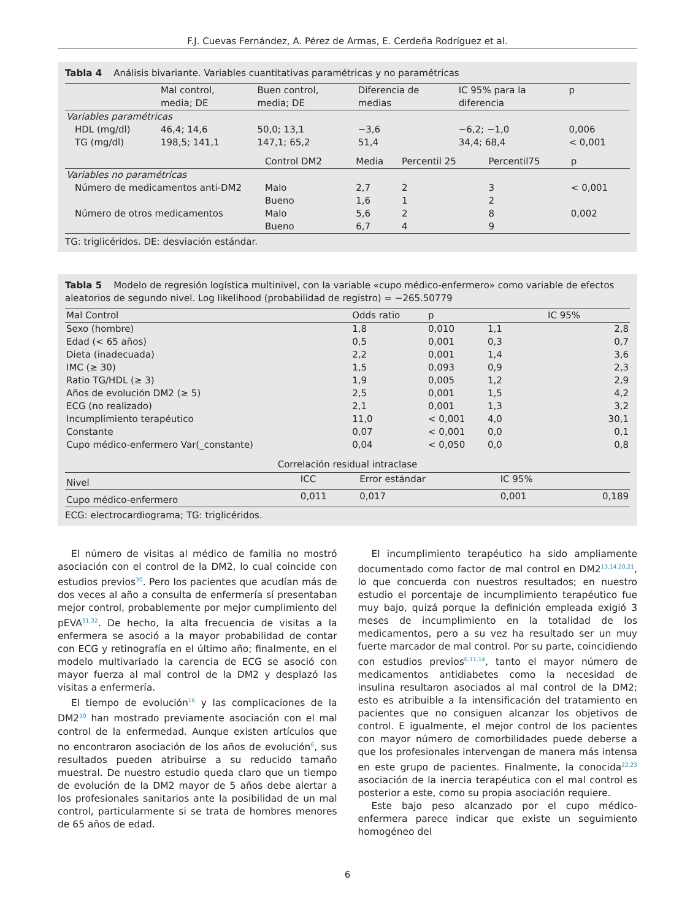F.J. Cuevas Fernández, A. Pérez de Armas, E. Cerdeña Rodríguez et al.
Tabla 4 Análisis bivariante. Variables cuantitativas paramétricas y no paramétricas
| | Mal control, media; DE | Buen control, media; DE | Diferencia de medias | IC 95% para la diferencia | p |
| --- | --- | --- | --- | --- | --- |
| Variables paramétricas | | | | | |
| HDL (mg/dl) | 46,4; 14,6 | 50,0; 13,1 | −3,6 | −6,2; −1,0 | 0,006 |
| TG (mg/dl) | 198,5; 141,1 | 147,1; 65,2 | 51,4 | 34,4; 68,4 | < 0,001 |
| | Control DM2 | Media | Percentil 25 | Percentil75 | p |
| --- | --- | --- | --- | --- | --- |
| Variables no paramétricas | | | | | |
| Número de medicamentos anti-DM2 | Malo | 2,7 | 2 | 3 | < 0,001 |
| | Bueno | 1,6 | 1 | 2 | |
| Número de otros medicamentos | Malo | 5,6 | 2 | 8 | 0,002 |
| | Bueno | 6,7 | 4 | 9 | |
TG: triglicéridos. DE: desviación estándar.
Tabla 5 Modelo de regresión logística multinivel, con la variable «cupo médico-enfermero» como variable de efectos aleatorios de segundo nivel. Log likelihood (probabilidad de registro) = −265.50779
| Mal Control | Odds ratio | p | IC 95% | |
| --- | --- | --- | --- | --- |
| Sexo (hombre) | 1,8 | 0,010 | 1,1 | 2,8 |
| Edad (< 65 años) | 0,5 | 0,001 | 0,3 | 0,7 |
| Dieta (inadecuada) | 2,2 | 0,001 | 1,4 | 3,6 |
| IMC (≥ 30) | 1,5 | 0,093 | 0,9 | 2,3 |
| Ratio TG/HDL (≥ 3) | 1,9 | 0,005 | 1,2 | 2,9 |
| Años de evolución DM2 (≥ 5) | 2,5 | 0,001 | 1,5 | 4,2 |
| ECG (no realizado) | 2,1 | 0,001 | 1,3 | 3,2 |
| Incumplimiento terapéutico | 11,0 | < 0,001 | 4,0 | 30,1 |
| Constante | 0,07 | < 0,001 | 0,0 | 0,1 |
| Cupo médico-enfermero Var(_constante) | 0,04 | < 0,050 | 0,0 | 0,8 |
Correlación residual intraclase
| Nivel | ICC | Error estándar | IC 95% | |
| --- | --- | --- | --- | --- |
| Cupo médico-enfermero | 0,011 | 0,017 | 0,001 | 0,189 |
ECG: electrocardiograma; TG: triglicéridos.
El número de visitas al médico de familia no mostró asociación con el control de la DM2, lo cual coincide con estudios previos<sup>30</sup>. Pero los pacientes que acudían más de dos veces al año a consulta de enfermería sí presentaban mejor control, probablemente por mejor cumplimiento del pEVA<sup>31,32</sup>. De hecho, la alta frecuencia de visitas a la enfermera se asoció a la mayor probabilidad de contar con ECG y retinografía en el último año; finalmente, en el modelo multivariado la carencia de ECG se asoció con mayor fuerza al mal control de la DM2 y desplazó las visitas a enfermería.
El tiempo de evolución<sup>16</sup> y las complicaciones de la DM2<sup>10</sup> han mostrado previamente asociación con el mal control de la enfermedad. Aunque existen artículos que no encontraron asociación de los años de evolución<sup>6</sup>, sus resultados pueden atribuirse a su reducido tamaño muestral. De nuestro estudio queda claro que un tiempo de evolución de la DM2 mayor de 5 años debe alertar a los profesionales sanitarios ante la posibilidad de un mal control, particularmente si se trata de hombres menores de 65 años de edad.
El incumplimiento terapéutico ha sido ampliamente documentado como factor de mal control en DM2<sup>13,14,20,21</sup>, lo que concuerda con nuestros resultados; en nuestro estudio el porcentaje de incumplimiento terapéutico fue muy bajo, quizá porque la definición empleada exigió 3 meses de incumplimiento en la totalidad de los medicamentos, pero a su vez ha resultado ser un muy fuerte marcador de mal control. Por su parte, coincidiendo con estudios previos<sup>6,11,14</sup>, tanto el mayor número de medicamentos antidiabetes como la necesidad de insulina resultaron asociados al mal control de la DM2; esto es atribuible a la intensificación del tratamiento en pacientes que no consiguen alcanzar los objetivos de control. E igualmente, el mejor control de los pacientes con mayor número de comorbilidades puede deberse a que los profesionales intervengan de manera más intensa en este grupo de pacientes. Finalmente, la conocida<sup>22,23</sup> asociación de la inercia terapéutica con el mal control es posterior a este, como su propia asociación requiere.
Este bajo peso alcanzado por el cupo médico-enfermera parece indicar que existe un seguimiento homogéneo del
6